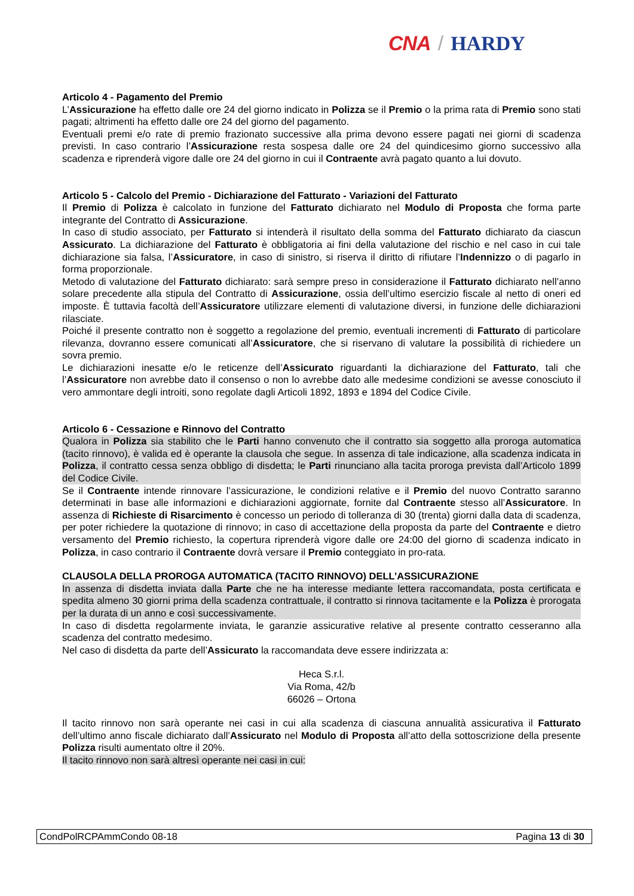CNA / HARDY
Articolo 4 - Pagamento del Premio
L’Assicurazione ha effetto dalle ore 24 del giorno indicato in Polizza se il Premio o la prima rata di Premio sono stati pagati; altrimenti ha effetto dalle ore 24 del giorno del pagamento.
Eventuali premi e/o rate di premio frazionato successive alla prima devono essere pagati nei giorni di scadenza previsti. In caso contrario l’Assicurazione resta sospesa dalle ore 24 del quindicesimo giorno successivo alla scadenza e riprenderà vigore dalle ore 24 del giorno in cui il Contraente avrà pagato quanto a lui dovuto.
Articolo 5 - Calcolo del Premio - Dichiarazione del Fatturato - Variazioni del Fatturato
Il Premio di Polizza è calcolato in funzione del Fatturato dichiarato nel Modulo di Proposta che forma parte integrante del Contratto di Assicurazione.
In caso di studio associato, per Fatturato si intenderà il risultato della somma del Fatturato dichiarato da ciascun Assicurato. La dichiarazione del Fatturato è obbligatoria ai fini della valutazione del rischio e nel caso in cui tale dichiarazione sia falsa, l’Assicuratore, in caso di sinistro, si riserva il diritto di rifiutare l’Indennizzo o di pagarlo in forma proporzionale.
Metodo di valutazione del Fatturato dichiarato: sarà sempre preso in considerazione il Fatturato dichiarato nell’anno solare precedente alla stipula del Contratto di Assicurazione, ossia dell’ultimo esercizio fiscale al netto di oneri ed imposte. È tuttavia facoltà dell’Assicuratore utilizzare elementi di valutazione diversi, in funzione delle dichiarazioni rilasciate.
Poiché il presente contratto non è soggetto a regolazione del premio, eventuali incrementi di Fatturato di particolare rilevanza, dovranno essere comunicati all’Assicuratore, che si riservano di valutare la possibilità di richiedere un sovra premio.
Le dichiarazioni inesatte e/o le reticenze dell’Assicurato riguardanti la dichiarazione del Fatturato, tali che l’Assicuratore non avrebbe dato il consenso o non lo avrebbe dato alle medesime condizioni se avesse conosciuto il vero ammontare degli introiti, sono regolate dagli Articoli 1892, 1893 e 1894 del Codice Civile.
Articolo 6 - Cessazione e Rinnovo del Contratto
Qualora in Polizza sia stabilito che le Parti hanno convenuto che il contratto sia soggetto alla proroga automatica (tacito rinnovo), è valida ed è operante la clausola che segue. In assenza di tale indicazione, alla scadenza indicata in Polizza, il contratto cessa senza obbligo di disdetta; le Parti rinunciano alla tacita proroga prevista dall’Articolo 1899 del Codice Civile.
Se il Contraente intende rinnovare l’assicurazione, le condizioni relative e il Premio del nuovo Contratto saranno determinati in base alle informazioni e dichiarazioni aggiornate, fornite dal Contraente stesso all’Assicuratore. In assenza di Richieste di Risarcimento è concesso un periodo di tolleranza di 30 (trenta) giorni dalla data di scadenza, per poter richiedere la quotazione di rinnovo; in caso di accettazione della proposta da parte del Contraente e dietro versamento del Premio richiesto, la copertura riprenderà vigore dalle ore 24:00 del giorno di scadenza indicato in Polizza, in caso contrario il Contraente dovrà versare il Premio conteggiato in pro-rata.
CLAUSOLA DELLA PROROGA AUTOMATICA (TACITO RINNOVO) DELL’ASSICURAZIONE
In assenza di disdetta inviata dalla Parte che ne ha interesse mediante lettera raccomandata, posta certificata e spedita almeno 30 giorni prima della scadenza contrattuale, il contratto si rinnova tacitamente e la Polizza è prorogata per la durata di un anno e così successivamente.
In caso di disdetta regolarmente inviata, le garanzie assicurative relative al presente contratto cesseranno alla scadenza del contratto medesimo.
Nel caso di disdetta da parte dell’Assicurato la raccomandata deve essere indirizzata a:
Heca S.r.l.
Via Roma, 42/b
66026 – Ortona
Il tacito rinnovo non sarà operante nei casi in cui alla scadenza di ciascuna annualità assicurativa il Fatturato dell’ultimo anno fiscale dichiarato dall’Assicurato nel Modulo di Proposta all’atto della sottoscrizione della presente Polizza risulti aumentato oltre il 20%.
Il tacito rinnovo non sarà altresì operante nei casi in cui:
CondPolRCPAmmCondo 08-18 Pagina 13 di 30